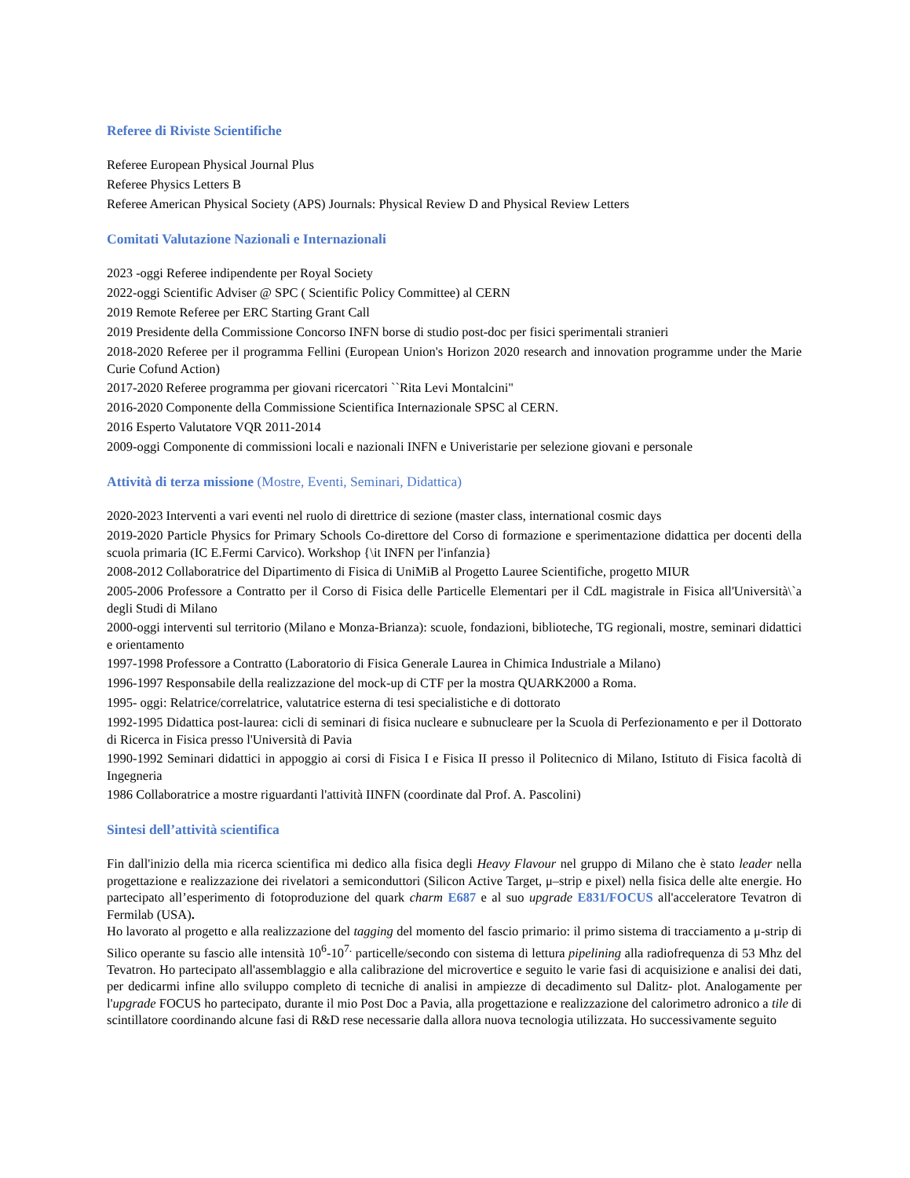Referee di Riviste Scientifiche
Referee European Physical Journal Plus
Referee Physics Letters B
Referee American Physical Society (APS) Journals: Physical Review D and Physical Review Letters
Comitati Valutazione Nazionali e Internazionali
2023 -oggi Referee indipendente per Royal Society
2022-oggi Scientific Adviser @ SPC ( Scientific Policy Committee) al CERN
2019 Remote Referee per ERC Starting Grant Call
2019 Presidente della Commissione Concorso INFN borse di studio post-doc per fisici sperimentali stranieri
2018-2020 Referee per il programma Fellini (European Union's Horizon 2020 research and innovation programme under the Marie Curie Cofund Action)
2017-2020 Referee programma per giovani ricercatori ``Rita Levi Montalcini"
2016-2020 Componente della Commissione Scientifica Internazionale SPSC al CERN.
2016 Esperto Valutatore VQR 2011-2014
2009-oggi Componente di commissioni locali e nazionali INFN e Univeristarie per selezione giovani e personale
Attività di terza missione (Mostre, Eventi, Seminari, Didattica)
2020-2023 Interventi a vari eventi nel ruolo di direttrice di sezione (master class, international cosmic days
2019-2020 Particle Physics for Primary Schools Co-direttore del Corso di formazione e sperimentazione didattica per docenti della scuola primaria (IC E.Fermi Carvico). Workshop {\it INFN per l'infanzia}
2008-2012 Collaboratrice del Dipartimento di Fisica di UniMiB al Progetto Lauree Scientifiche, progetto MIUR
2005-2006 Professore a Contratto per il Corso di Fisica delle Particelle Elementari per il CdL magistrale in Fisica all'Università\`a degli Studi di Milano
2000-oggi interventi sul territorio (Milano e Monza-Brianza): scuole, fondazioni, biblioteche, TG regionali, mostre, seminari didattici e orientamento
1997-1998 Professore a Contratto (Laboratorio di Fisica Generale Laurea in Chimica Industriale a Milano)
1996-1997 Responsabile della realizzazione del mock-up di CTF per la mostra QUARK2000 a Roma.
1995- oggi: Relatrice/correlatrice, valutatrice esterna di tesi specialistiche e di dottorato
1992-1995 Didattica post-laurea: cicli di seminari di fisica nucleare e subnucleare per la Scuola di Perfezionamento e per il Dottorato di Ricerca in Fisica presso l'Università di Pavia
1990-1992 Seminari didattici in appoggio ai corsi di Fisica I e Fisica II presso il Politecnico di Milano, Istituto di Fisica facoltà di Ingegneria
1986 Collaboratrice a mostre riguardanti l'attività IINFN (coordinate dal Prof. A. Pascolini)
Sintesi dell’attività scientifica
Fin dall'inizio della mia ricerca scientifica mi dedico alla fisica degli Heavy Flavour nel gruppo di Milano che è stato leader nella progettazione e realizzazione dei rivelatori a semiconduttori (Silicon Active Target, μ–strip e pixel) nella fisica delle alte energie. Ho partecipato all’esperimento di fotoproduzione del quark charm E687 e al suo upgrade E831/FOCUS all'acceleratore Tevatron di Fermilab (USA).
Ho lavorato al progetto e alla realizzazione del tagging del momento del fascio primario: il primo sistema di tracciamento a μ-strip di Silico operante su fascio alle intensità 10<sup>6</sup>-10<sup>7.</sup> particelle/secondo con sistema di lettura pipelining alla radiofrequenza di 53 Mhz del Tevatron. Ho partecipato all'assemblaggio e alla calibrazione del microvertice e seguito le varie fasi di acquisizione e analisi dei dati, per dedicarmi infine allo sviluppo completo di tecniche di analisi in ampiezze di decadimento sul Dalitz- plot. Analogamente per l'upgrade FOCUS ho partecipato, durante il mio Post Doc a Pavia, alla progettazione e realizzazione del calorimetro adronico a tile di scintillatore coordinando alcune fasi di R&D rese necessarie dalla allora nuova tecnologia utilizzata. Ho successivamente seguito